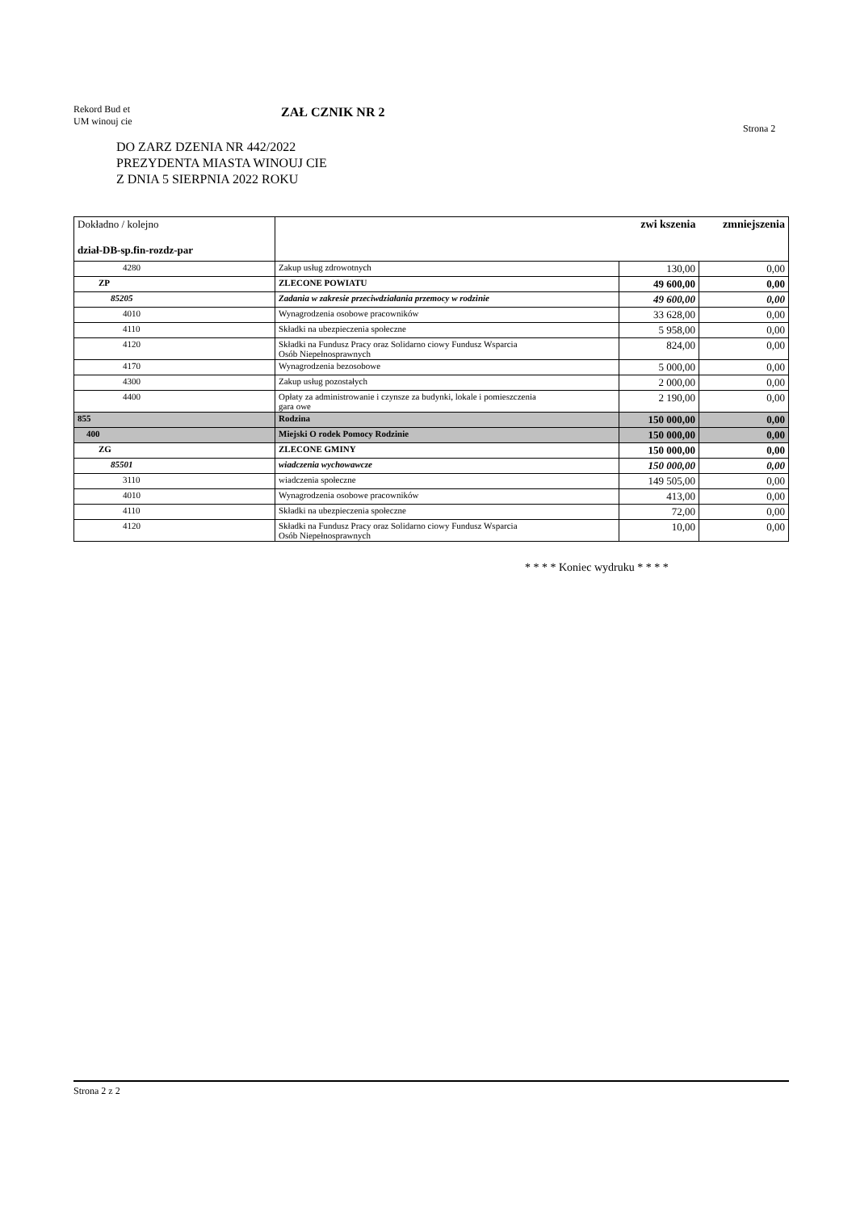Rekord Bud et
UM winouj cie
ZAŁ CZNIK NR 2
Strona 2
DO ZARZ DZENIA NR 442/2022
PREZYDENTA MIASTA WINOUJ CIE
Z DNIA 5 SIERPNIA 2022 ROKU
| Dokładno / kolejno dział-DB-sp.fin-rozdz-par | | zwi kszenia | zmniejszenia |
| 4280 | Zakup usług zdrowotnych | 130,00 | 0,00 |
| ZP | ZLECONE POWIATU | 49 600,00 | 0,00 |
| 85205 | Zadania w zakresie przeciwdziałania przemocy w rodzinie | 49 600,00 | 0,00 |
| 4010 | Wynagrodzenia osobowe pracowników | 33 628,00 | 0,00 |
| 4110 | Składki na ubezpieczenia społeczne | 5 958,00 | 0,00 |
| 4120 | Składki na Fundusz Pracy oraz Solidarno ciowy Fundusz Wsparcia Osób Niepełnosprawnych | 824,00 | 0,00 |
| 4170 | Wynagrodzenia bezosobowe | 5 000,00 | 0,00 |
| 4300 | Zakup usług pozostałych | 2 000,00 | 0,00 |
| 4400 | Opłaty za administrowanie i czynsze za budynki, lokale i pomieszczenia gara owe | 2 190,00 | 0,00 |
| 855 | Rodzina | 150 000,00 | 0,00 |
| 400 | Miejski O rodek Pomocy Rodzinie | 150 000,00 | 0,00 |
| ZG | ZLECONE GMINY | 150 000,00 | 0,00 |
| 85501 | wiadczenia wychowawcze | 150 000,00 | 0,00 |
| 3110 | wiadczenia społeczne | 149 505,00 | 0,00 |
| 4010 | Wynagrodzenia osobowe pracowników | 413,00 | 0,00 |
| 4110 | Składki na ubezpieczenia społeczne | 72,00 | 0,00 |
| 4120 | Składki na Fundusz Pracy oraz Solidarno ciowy Fundusz Wsparcia Osób Niepełnosprawnych | 10,00 | 0,00 |
* * * * Koniec wydruku * * * *
Strona 2 z 2